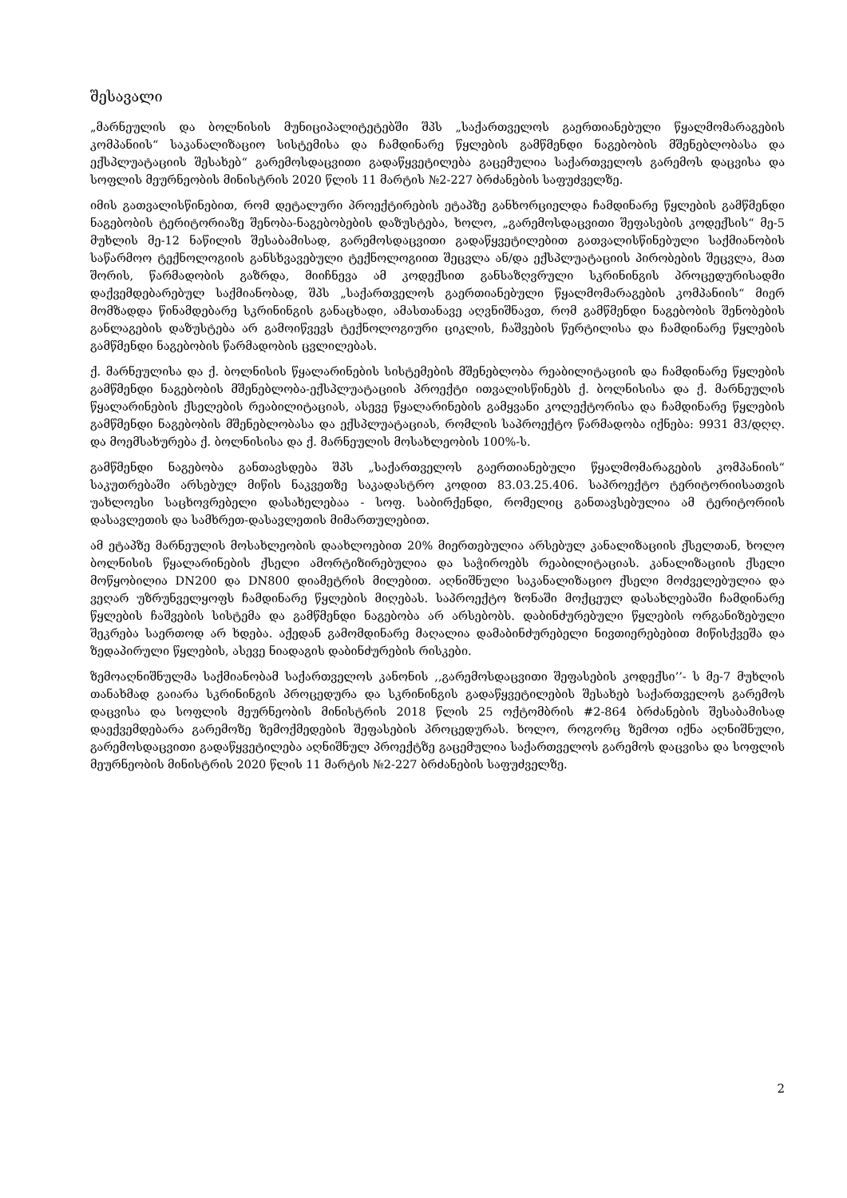შესავალი
„მარნეულის და ბოლნისის მუნიციპალიტეტებში შპს „საქართველოს გაერთიანებული წყალმომარაგების კომპანიის“ საკანალიზაციო სისტემისა და ჩამდინარე წყლების გამწმენდი ნაგებობის მშენებლობასა და ექსპლუატაციის შესახებ“ გარემოსდაცვითი გადაწყვეტილება გაცემულია საქართველოს გარემოს დაცვისა და სოფლის მეურნეობის მინისტრის 2020 წლის 11 მარტის №2-227 ბრძანების საფუძველზე.
იმის გათვალისწინებით, რომ დეტალური პროექტირების ეტაპზე განხორციელდა ჩამდინარე წყლების გამწმენდი ნაგებობის ტერიტორიაზე შენობა-ნაგებობების დაზუსტება, ხოლო, „გარემოსდაცვითი შეფასების კოდექსის“ მე-5 მუხლის მე-12 ნაწილის შესაბამისად, გარემოსდაცვითი გადაწყვეტილებით გათვალისწინებული საქმიანობის საწარმოო ტექნოლოგიის განსხვავებული ტექნოლოგიით შეცვლა ან/და ექსპლუატაციის პირობების შეცვლა, მათ შორის, წარმადობის გაზრდა, მიიჩნევა ამ კოდექსით განსაზღვრული სკრინინგის პროცედურისადმი დაქვემდებარებულ საქმიანობად, შპს „საქართველოს გაერთიანებული წყალმომარაგების კომპანიის“ მიერ მომზადდა წინამდებარე სკრინინგის განაცხადი, ამასთანავე აღვნიშნავთ, რომ გამწმენდი ნაგებობის შენობების განლაგების დაზუსტება არ გამოიწვევს ტექნოლოგიური ციკლის, ჩაშვების წერტილისა და ჩამდინარე წყლების გამწმენდი ნაგებობის წარმადობის ცვლილებას.
ქ. მარნეულისა და ქ. ბოლნისის წყალარინების სისტემების მშენებლობა რეაბილიტაციის და ჩამდინარე წყლების გამწმენდი ნაგებობის მშენებლობა-ექსპლუატაციის პროექტი ითვალისწინებს ქ. ბოლნისისა და ქ. მარნეულის წყალარინების ქსელების რეაბილიტაციას, ასევე წყალარინების გამყვანი კოლექტორისა და ჩამდინარე წყლების გამწმენდი ნაგებობის მშენებლობასა და ექსპლუატაციას, რომლის საპროექტო წარმადობა იქნება: 9931 მ3/დღღ. და მოემსახურება ქ. ბოლნისისა და ქ. მარნეულის მოსახლეობის 100%-ს.
გამწმენდი ნაგებობა განთავსდება შპს „საქართველოს გაერთიანებული წყალმომარაგების კომპანიის“ საკუთრებაში არსებულ მიწის ნაკვეთზე საკადასტრო კოდით 83.03.25.406. საპროექტო ტერიტორიისათვის უახლოესი საცხოვრებელი დასახელებაა - სოფ. საბირქენდი, რომელიც განთავსებულია ამ ტერიტორიის დასავლეთის და სამხრეთ-დასავლეთის მიმართულებით.
ამ ეტაპზე მარნეულის მოსახლეობის დაახლოებით 20% მიერთებულია არსებულ კანალიზაციის ქსელთან, ხოლო ბოლნისის წყალარინების ქსელი ამორტიზირებულია და საჭიროებს რეაბილიტაციას. კანალიზაციის ქსელი მოწყობილია DN200 და DN800 დიამეტრის მილებით. აღნიშნული საკანალიზაციო ქსელი მოძველებულია და ვეღარ უზრუნველყოფს ჩამდინარე წყლების მიღებას. საპროექტო ზონაში მოქცეულ დასახლებაში ჩამდინარე წყლების ჩაშვების სისტემა და გამწმენდი ნაგებობა არ არსებობს. დაბინძურებული წყლების ორგანიზებული შეკრება საერთოდ არ ხდება. აქედან გამომდინარე მაღალია დამაბინძურებელი ნივთიერებებით მიწისქვეშა და ზედაპირული წყლების, ასევე ნიადაგის დაბინძურების რისკები.
ზემოაღნიშნულმა საქმიანობამ საქართველოს კანონის ,,გარემოსდაცვითი შეფასების კოდექსი’’- ს მე-7 მუხლის თანახმად გაიარა სკრინინგის პროცედურა და სკრინინგის გადაწყვეტილების შესახებ საქართველოს გარემოს დაცვისა და სოფლის მეურნეობის მინისტრის 2018 წლის 25 ოქტომბრის #2-864 ბრძანების შესაბამისად დაექვემდებარა გარემოზე ზემოქმედების შეფასების პროცედურას. ხოლო, როგორც ზემოთ იქნა აღნიშნული, გარემოსდაცვითი გადაწყვეტილება აღნიშნულ პროექტზე გაცემულია საქართველოს გარემოს დაცვისა და სოფლის მეურნეობის მინისტრის 2020 წლის 11 მარტის №2-227 ბრძანების საფუძველზე.
2